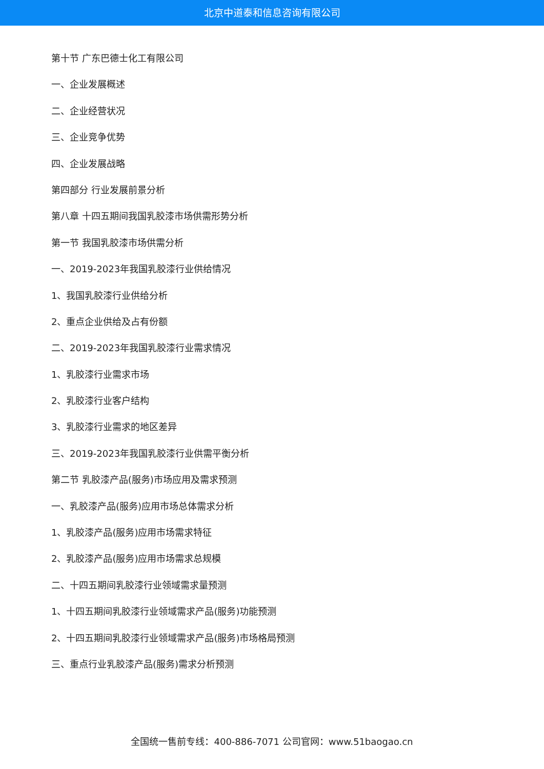北京中道泰和信息咨询有限公司
第十节 广东巴德士化工有限公司
一、企业发展概述
二、企业经营状况
三、企业竞争优势
四、企业发展战略
第四部分 行业发展前景分析
第八章 十四五期间我国乳胶漆市场供需形势分析
第一节 我国乳胶漆市场供需分析
一、2019-2023年我国乳胶漆行业供给情况
1、我国乳胶漆行业供给分析
2、重点企业供给及占有份额
二、2019-2023年我国乳胶漆行业需求情况
1、乳胶漆行业需求市场
2、乳胶漆行业客户结构
3、乳胶漆行业需求的地区差异
三、2019-2023年我国乳胶漆行业供需平衡分析
第二节 乳胶漆产品(服务)市场应用及需求预测
一、乳胶漆产品(服务)应用市场总体需求分析
1、乳胶漆产品(服务)应用市场需求特征
2、乳胶漆产品(服务)应用市场需求总规模
二、十四五期间乳胶漆行业领域需求量预测
1、十四五期间乳胶漆行业领域需求产品(服务)功能预测
2、十四五期间乳胶漆行业领域需求产品(服务)市场格局预测
三、重点行业乳胶漆产品(服务)需求分析预测
全国统一售前专线：400-886-7071 公司官网：www.51baogao.cn